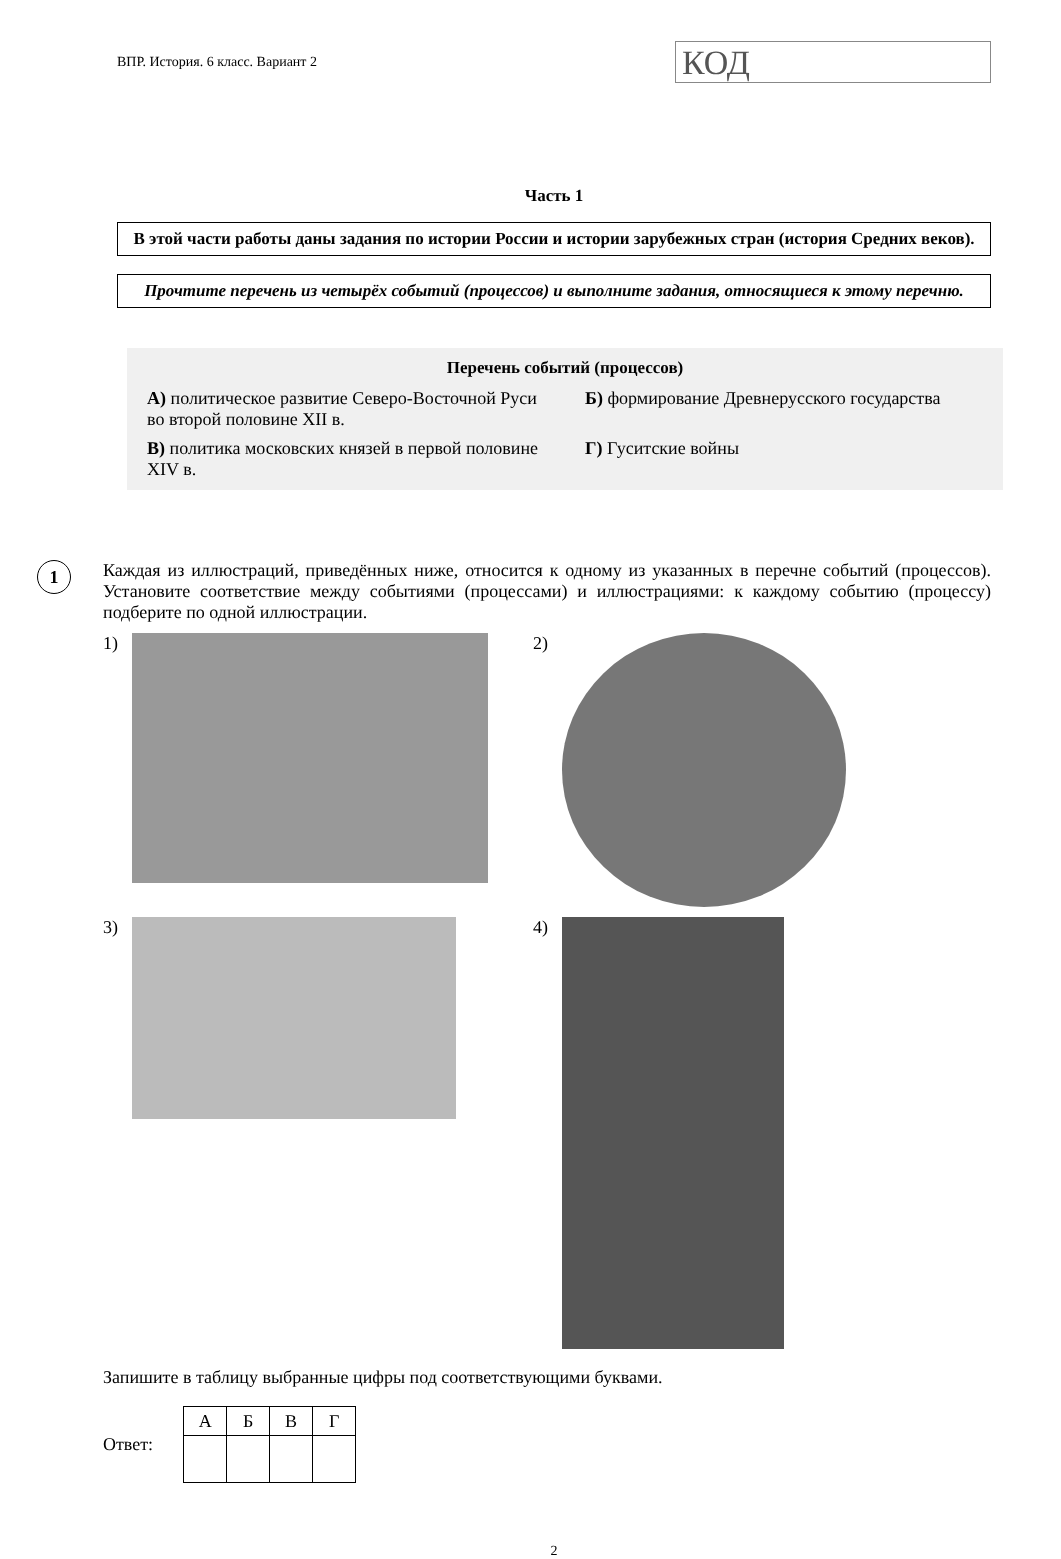ВПР. История. 6 класс. Вариант 2
КОД
Часть 1
В этой части работы даны задания по истории России и истории зарубежных стран (история Средних веков).
Прочтите перечень из четырёх событий (процессов) и выполните задания, относящиеся к этому перечню.
Перечень событий (процессов)
А) политическое развитие Северо-Восточной Руси во второй половине XII в.
Б) формирование Древнерусского государства
В) политика московских князей в первой половине XIV в.
Г) Гуситские войны
1
Каждая из иллюстраций, приведённых ниже, относится к одному из указанных в перечне событий (процессов). Установите соответствие между событиями (процессами) и иллюстрациями: к каждому событию (процессу) подберите по одной иллюстрации.
1)
2)
3)
4)
Запишите в таблицу выбранные цифры под соответствующими буквами.
Ответ:
| А | Б | В | Г |
| --- | --- | --- | --- |
2